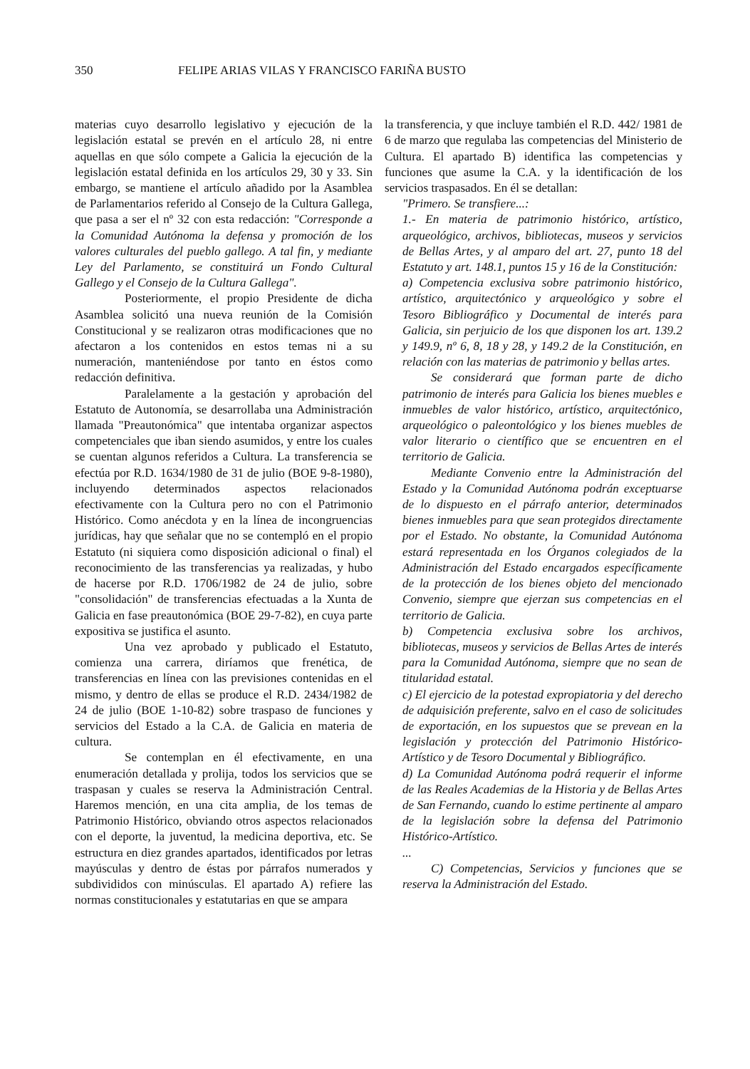350 FELIPE ARIAS VILAS Y FRANCISCO FARIÑA BUSTO
materias cuyo desarrollo legislativo y ejecución de la legislación estatal se prevén en el artículo 28, ni entre aquellas en que sólo compete a Galicia la ejecución de la legislación estatal definida en los artículos 29, 30 y 33. Sin embargo, se mantiene el artículo añadido por la Asamblea de Parlamentarios referido al Consejo de la Cultura Gallega, que pasa a ser el nº 32 con esta redacción: "Corresponde a la Comunidad Autónoma la defensa y promoción de los valores culturales del pueblo gallego. A tal fin, y mediante Ley del Parlamento, se constituirá un Fondo Cultural Gallego y el Consejo de la Cultura Gallega".
Posteriormente, el propio Presidente de dicha Asamblea solicitó una nueva reunión de la Comisión Constitucional y se realizaron otras modificaciones que no afectaron a los contenidos en estos temas ni a su numeración, manteniéndose por tanto en éstos como redacción definitiva.
Paralelamente a la gestación y aprobación del Estatuto de Autonomía, se desarrollaba una Administración llamada "Preautonómica" que intentaba organizar aspectos competenciales que iban siendo asumidos, y entre los cuales se cuentan algunos referidos a Cultura. La transferencia se efectúa por R.D. 1634/1980 de 31 de julio (BOE 9-8-1980), incluyendo determinados aspectos relacionados efectivamente con la Cultura pero no con el Patrimonio Histórico. Como anécdota y en la línea de incongruencias jurídicas, hay que señalar que no se contempló en el propio Estatuto (ni siquiera como disposición adicional o final) el reconocimiento de las transferencias ya realizadas, y hubo de hacerse por R.D. 1706/1982 de 24 de julio, sobre "consolidación" de transferencias efectuadas a la Xunta de Galicia en fase preautonómica (BOE 29-7-82), en cuya parte expositiva se justifica el asunto.
Una vez aprobado y publicado el Estatuto, comienza una carrera, diríamos que frenética, de transferencias en línea con las previsiones contenidas en el mismo, y dentro de ellas se produce el R.D. 2434/1982 de 24 de julio (BOE 1-10-82) sobre traspaso de funciones y servicios del Estado a la C.A. de Galicia en materia de cultura.
Se contemplan en él efectivamente, en una enumeración detallada y prolija, todos los servicios que se traspasan y cuales se reserva la Administración Central. Haremos mención, en una cita amplia, de los temas de Patrimonio Histórico, obviando otros aspectos relacionados con el deporte, la juventud, la medicina deportiva, etc. Se estructura en diez grandes apartados, identificados por letras mayúsculas y dentro de éstas por párrafos numerados y subdivididos con minúsculas. El apartado A) refiere las normas constitucionales y estatutarias en que se ampara
la transferencia, y que incluye también el R.D. 442/ 1981 de 6 de marzo que regulaba las competencias del Ministerio de Cultura. El apartado B) identifica las competencias y funciones que asume la C.A. y la identificación de los servicios traspasados. En él se detallan:
"Primero. Se transfiere...:
1.- En materia de patrimonio histórico, artístico, arqueológico, archivos, bibliotecas, museos y servicios de Bellas Artes, y al amparo del art. 27, punto 18 del Estatuto y art. 148.1, puntos 15 y 16 de la Constitución:
a) Competencia exclusiva sobre patrimonio histórico, artístico, arquitectónico y arqueológico y sobre el Tesoro Bibliográfico y Documental de interés para Galicia, sin perjuicio de los que disponen los art. 139.2 y 149.9, nº 6, 8, 18 y 28, y 149.2 de la Constitución, en relación con las materias de patrimonio y bellas artes.
Se considerará que forman parte de dicho patrimonio de interés para Galicia los bienes muebles e inmuebles de valor histórico, artístico, arquitectónico, arqueológico o paleontológico y los bienes muebles de valor literario o científico que se encuentren en el territorio de Galicia.
Mediante Convenio entre la Administración del Estado y la Comunidad Autónoma podrán exceptuarse de lo dispuesto en el párrafo anterior, determinados bienes inmuebles para que sean protegidos directamente por el Estado. No obstante, la Comunidad Autónoma estará representada en los Órganos colegiados de la Administración del Estado encargados específicamente de la protección de los bienes objeto del mencionado Convenio, siempre que ejerzan sus competencias en el territorio de Galicia.
b) Competencia exclusiva sobre los archivos, bibliotecas, museos y servicios de Bellas Artes de interés para la Comunidad Autónoma, siempre que no sean de titularidad estatal.
c) El ejercicio de la potestad expropiatoria y del derecho de adquisición preferente, salvo en el caso de solicitudes de exportación, en los supuestos que se prevean en la legislación y protección del Patrimonio Histórico-Artístico y de Tesoro Documental y Bibliográfico.
d) La Comunidad Autónoma podrá requerir el informe de las Reales Academias de la Historia y de Bellas Artes de San Fernando, cuando lo estime pertinente al amparo de la legislación sobre la defensa del Patrimonio Histórico-Artístico.
...
C) Competencias, Servicios y funciones que se reserva la Administración del Estado.